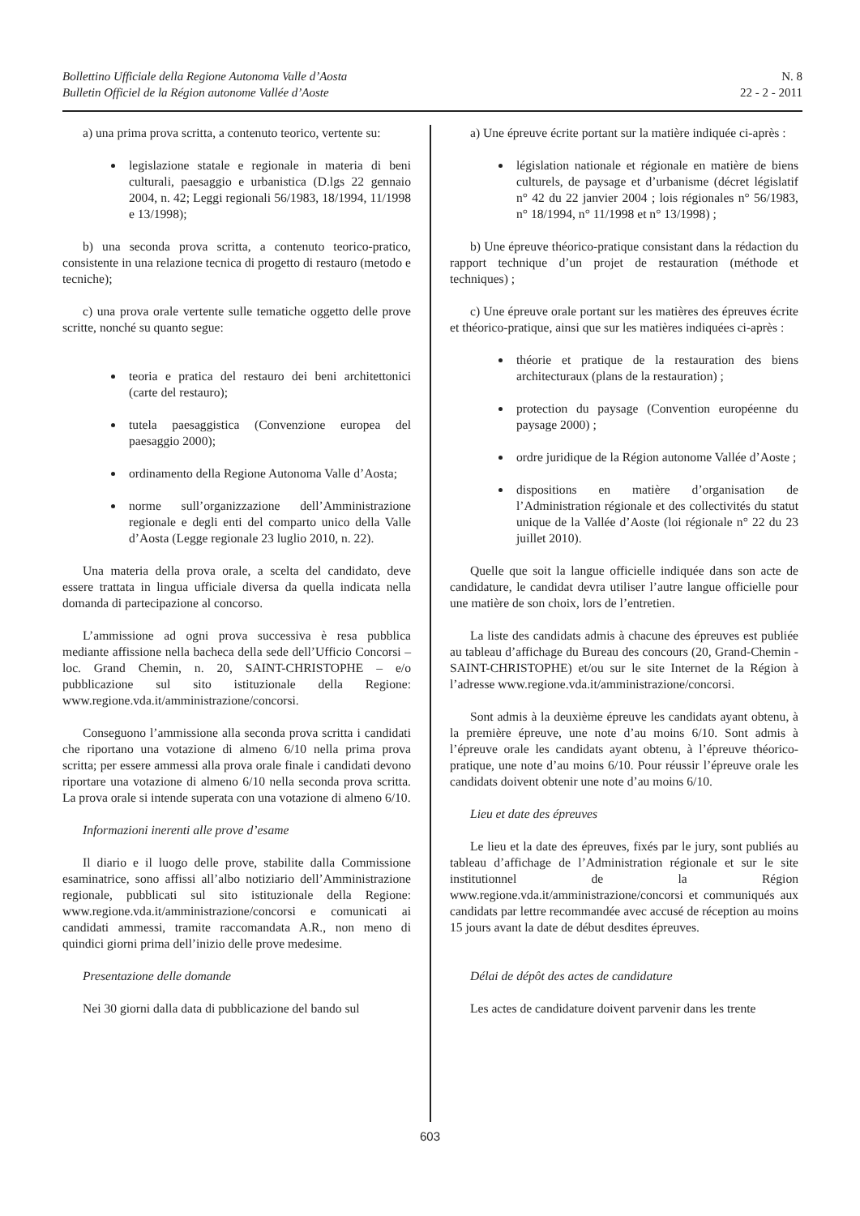Bollettino Ufficiale della Regione Autonoma Valle d’Aosta
Bulletin Officiel de la Région autonome Vallée d’Aoste
N. 8
22 - 2 - 2011
a) una prima prova scritta, a contenuto teorico, vertente su:
legislazione statale e regionale in materia di beni culturali, paesaggio e urbanistica (D.lgs 22 gennaio 2004, n. 42; Leggi regionali 56/1983, 18/1994, 11/1998 e 13/1998);
b) una seconda prova scritta, a contenuto teorico-pratico, consistente in una relazione tecnica di progetto di restauro (metodo e tecniche);
c) una prova orale vertente sulle tematiche oggetto delle prove scritte, nonché su quanto segue:
teoria e pratica del restauro dei beni architettonici (carte del restauro);
tutela paesaggistica (Convenzione europea del paesaggio 2000);
ordinamento della Regione Autonoma Valle d’Aosta;
norme sull’organizzazione dell’Amministrazione regionale e degli enti del comparto unico della Valle d’Aosta (Legge regionale 23 luglio 2010, n. 22).
Una materia della prova orale, a scelta del candidato, deve essere trattata in lingua ufficiale diversa da quella indicata nella domanda di partecipazione al concorso.
L’ammissione ad ogni prova successiva è resa pubblica mediante affissione nella bacheca della sede dell’Ufficio Concorsi – loc. Grand Chemin, n. 20, SAINT-CHRISTOPHE – e/o pubblicazione sul sito istituzionale della Regione: www.regione.vda.it/amministrazione/concorsi.
Conseguono l’ammissione alla seconda prova scritta i candidati che riportano una votazione di almeno 6/10 nella prima prova scritta; per essere ammessi alla prova orale finale i candidati devono riportare una votazione di almeno 6/10 nella seconda prova scritta. La prova orale si intende superata con una votazione di almeno 6/10.
Informazioni inerenti alle prove d’esame
Il diario e il luogo delle prove, stabilite dalla Commissione esaminatrice, sono affissi all’albo notiziario dell’Amministrazione regionale, pubblicati sul sito istituzionale della Regione: www.regione.vda.it/amministrazione/concorsi e comunicati ai candidati ammessi, tramite raccomandata A.R., non meno di quindici giorni prima dell’inizio delle prove medesime.
Presentazione delle domande
Nei 30 giorni dalla data di pubblicazione del bando sul
a) Une épreuve écrite portant sur la matière indiquée ci-après :
législation nationale et régionale en matière de biens culturels, de paysage et d’urbanisme (décret législatif n° 42 du 22 janvier 2004 ; lois régionales n° 56/1983, n° 18/1994, n° 11/1998 et n° 13/1998) ;
b) Une épreuve théorico-pratique consistant dans la rédaction du rapport technique d’un projet de restauration (méthode et techniques) ;
c) Une épreuve orale portant sur les matières des épreuves écrite et théorico-pratique, ainsi que sur les matières indiquées ci-après :
théorie et pratique de la restauration des biens architecturaux (plans de la restauration) ;
protection du paysage (Convention européenne du paysage 2000) ;
ordre juridique de la Région autonome Vallée d’Aoste ;
dispositions en matière d’organisation de l’Administration régionale et des collectivités du statut unique de la Vallée d’Aoste (loi régionale n° 22 du 23 juillet 2010).
Quelle que soit la langue officielle indiquée dans son acte de candidature, le candidat devra utiliser l’autre langue officielle pour une matière de son choix, lors de l’entretien.
La liste des candidats admis à chacune des épreuves est publiée au tableau d’affichage du Bureau des concours (20, Grand-Chemin - SAINT-CHRISTOPHE) et/ou sur le site Internet de la Région à l’adresse www.regione.vda.it/amministrazione/concorsi.
Sont admis à la deuxième épreuve les candidats ayant obtenu, à la première épreuve, une note d’au moins 6/10. Sont admis à l’épreuve orale les candidats ayant obtenu, à l’épreuve théorico-pratique, une note d’au moins 6/10. Pour réussir l’épreuve orale les candidats doivent obtenir une note d’au moins 6/10.
Lieu et date des épreuves
Le lieu et la date des épreuves, fixés par le jury, sont publiés au tableau d’affichage de l’Administration régionale et sur le site institutionnel de la Région www.regione.vda.it/amministrazione/concorsi et communiqués aux candidats par lettre recommandée avec accusé de réception au moins 15 jours avant la date de début desdites épreuves.
Délai de dépôt des actes de candidature
Les actes de candidature doivent parvenir dans les trente
603